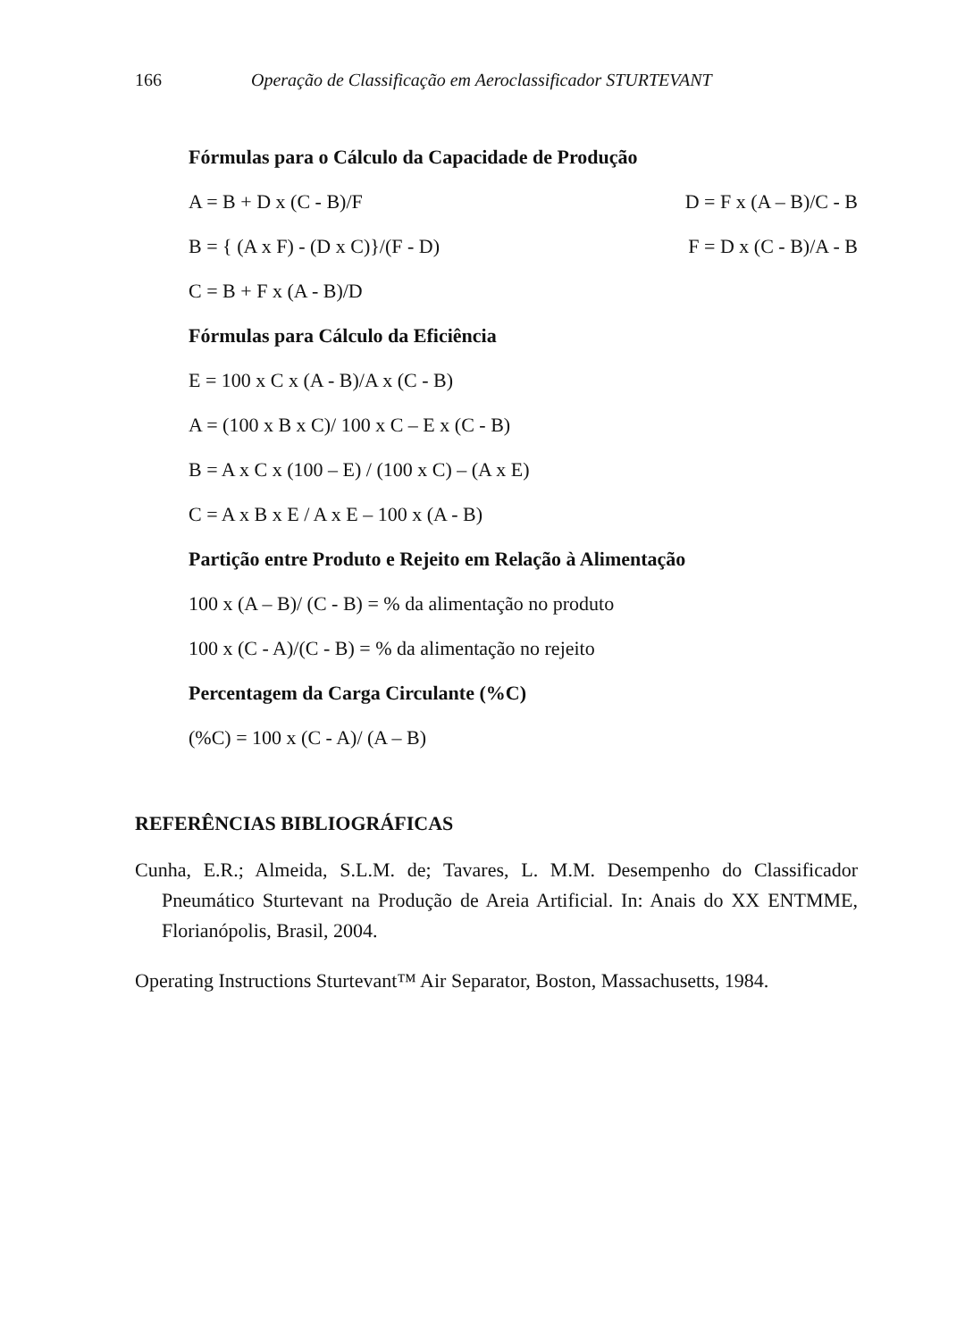166 Operação de Classificação em Aeroclassificador STURTEVANT
Fórmulas para o Cálculo da Capacidade de Produção
A = B + D x (C - B)/F D = F x (A – B)/C - B
B = { (A x F) - (D x C)}/(F - D) F = D x (C - B)/A - B
C = B + F x (A - B)/D
Fórmulas para Cálculo da Eficiência
E = 100 x C x (A - B)/A x (C - B)
A = (100 x B x C)/ 100 x C – E x (C - B)
B = A x C x (100 – E) / (100 x C) – (A x E)
C = A x B x E / A x E – 100 x (A - B)
Partição entre Produto e Rejeito em Relação à Alimentação
100 x (A – B)/ (C - B) = % da alimentação no produto
100 x (C - A)/(C - B) = % da alimentação no rejeito
Percentagem da Carga Circulante (%C)
(%C) = 100 x (C - A)/ (A – B)
REFERÊNCIAS BIBLIOGRÁFICAS
Cunha, E.R.; Almeida, S.L.M. de; Tavares, L. M.M. Desempenho do Classificador Pneumático Sturtevant na Produção de Areia Artificial. In: Anais do XX ENTMME, Florianópolis, Brasil, 2004.
Operating Instructions Sturtevant™ Air Separator, Boston, Massachusetts, 1984.